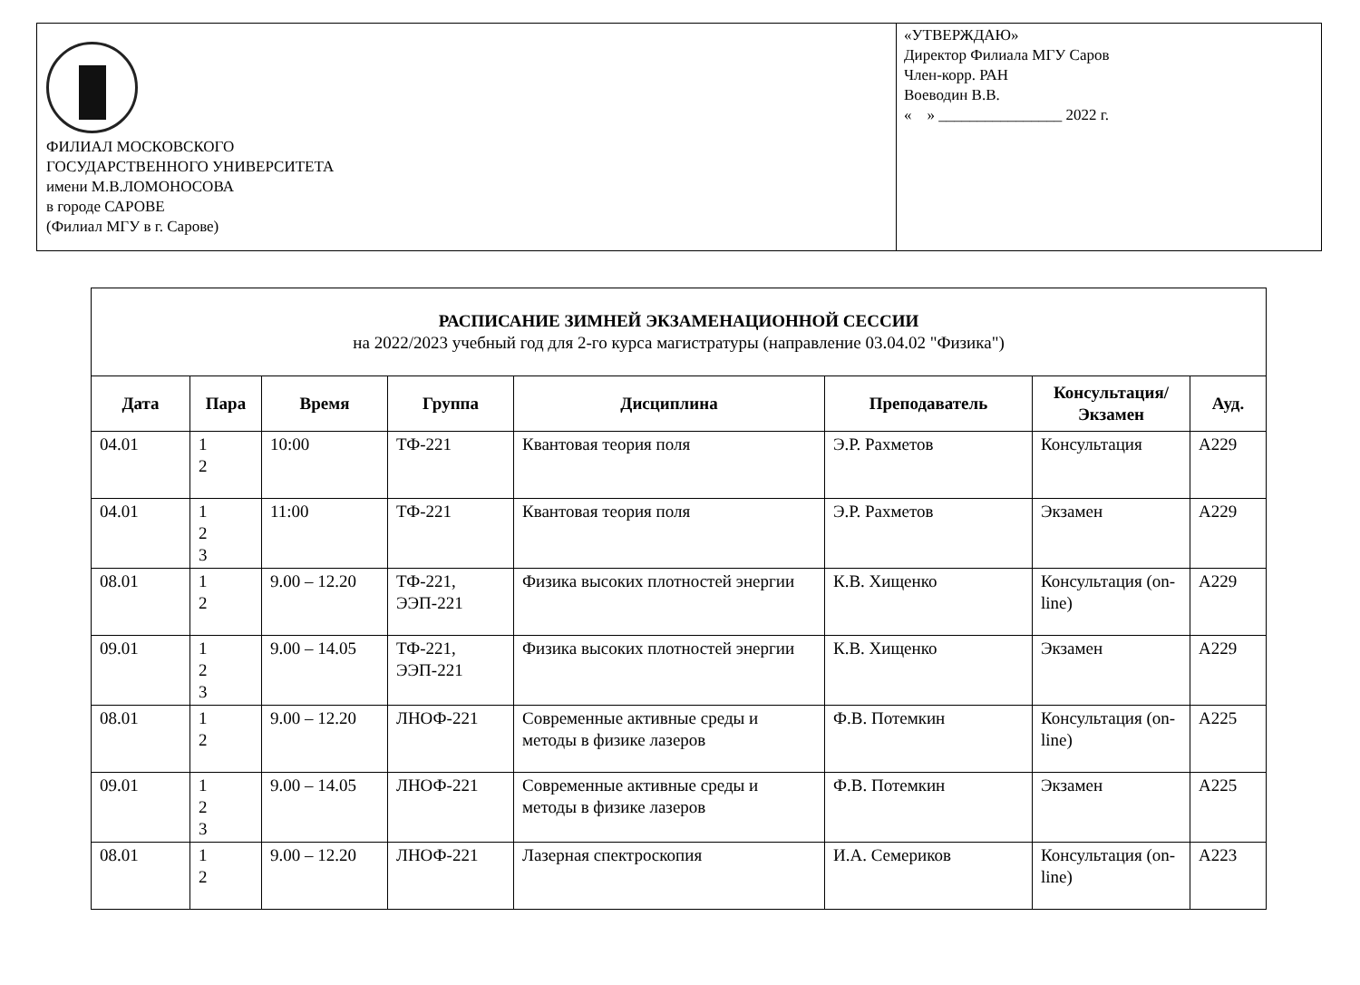ФИЛИАЛ МОСКОВСКОГО
ГОСУДАРСТВЕННОГО УНИВЕРСИТЕТА
имени М.В.ЛОМОНОСОВА
в городе САРОВЕ
(Филиал МГУ в г. Сарове)
«УТВЕРЖДАЮ»
Директор Филиала МГУ Саров
Член-корр. РАН
Воеводин В.В.
« » ________________ 2022 г.
| РАСПИСАНИЕ ЗИМНЕЙ ЭКЗАМЕНАЦИОННОЙ СЕССИИ на 2022/2023 учебный год для 2-го курса магистратуры (направление 03.04.02 "Физика") | | | | | | | |
| Дата | Пара | Время | Группа | Дисциплина | Преподаватель | Консультация/ Экзамен | Ауд. |
| 04.01 | 1 2 | 10:00 | ТФ-221 | Квантовая теория поля | Э.Р. Рахметов | Консультация | А229 |
| 04.01 | 1 2 3 | 11:00 | ТФ-221 | Квантовая теория поля | Э.Р. Рахметов | Экзамен | А229 |
| 08.01 | 1 2 | 9.00 – 12.20 | ТФ-221, ЭЭП-221 | Физика высоких плотностей энергии | К.В. Хищенко | Консультация (on-line) | А229 |
| 09.01 | 1 2 3 | 9.00 – 14.05 | ТФ-221, ЭЭП-221 | Физика высоких плотностей энергии | К.В. Хищенко | Экзамен | А229 |
| 08.01 | 1 2 | 9.00 – 12.20 | ЛНОФ-221 | Современные активные среды и методы в физике лазеров | Ф.В. Потемкин | Консультация (on-line) | А225 |
| 09.01 | 1 2 3 | 9.00 – 14.05 | ЛНОФ-221 | Современные активные среды и методы в физике лазеров | Ф.В. Потемкин | Экзамен | А225 |
| 08.01 | 1 2 | 9.00 – 12.20 | ЛНОФ-221 | Лазерная спектроскопия | И.А. Семериков | Консультация (on-line) | А223 |